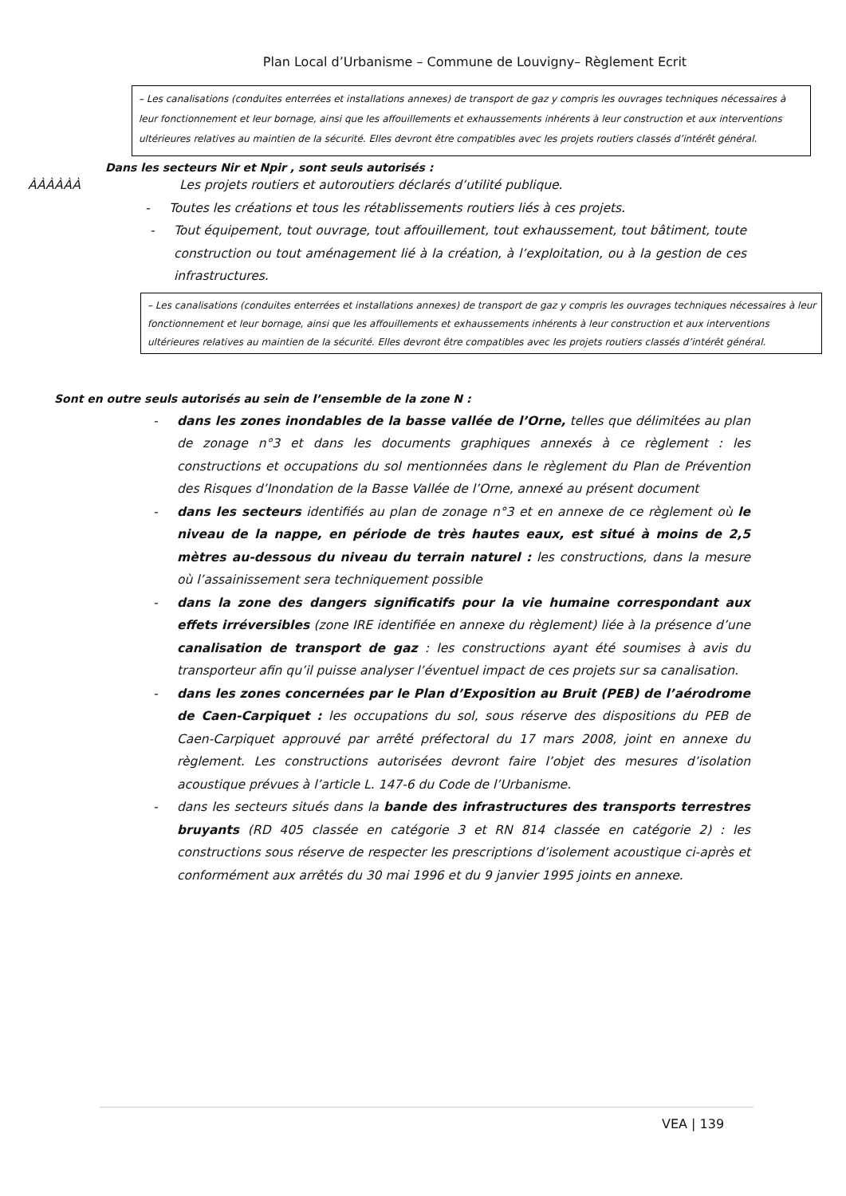Plan Local d’Urbanisme – Commune de Louvigny– Règlement Ecrit
– Les canalisations (conduites enterrées et installations annexes) de transport de gaz y compris les ouvrages techniques nécessaires à leur fonctionnement et leur bornage, ainsi que les affouillements et exhaussements inhérents à leur construction et aux interventions ultérieures relatives au maintien de la sécurité. Elles devront être compatibles avec les projets routiers classés d’intérêt général.
Dans les secteurs Nir et Npir , sont seuls autorisés :
ÀÀÀÀÀÀ Les projets routiers et autoroutiers déclarés d’utilité publique.
- Toutes les créations et tous les rétablissements routiers liés à ces projets.
- Tout équipement, tout ouvrage, tout affouillement, tout exhaussement, tout bâtiment, toute construction ou tout aménagement lié à la création, à l’exploitation, ou à la gestion de ces infrastructures.
– Les canalisations (conduites enterrées et installations annexes) de transport de gaz y compris les ouvrages techniques nécessaires à leur fonctionnement et leur bornage, ainsi que les affouillements et exhaussements inhérents à leur construction et aux interventions ultérieures relatives au maintien de la sécurité. Elles devront être compatibles avec les projets routiers classés d’intérêt général.
Sont en outre seuls autorisés au sein de l’ensemble de la zone N :
- dans les zones inondables de la basse vallée de l’Orne, telles que délimitées au plan de zonage n°3 et dans les documents graphiques annexés à ce règlement : les constructions et occupations du sol mentionnées dans le règlement du Plan de Prévention des Risques d’Inondation de la Basse Vallée de l’Orne, annexé au présent document
- dans les secteurs identifiés au plan de zonage n°3 et en annexe de ce règlement où le niveau de la nappe, en période de très hautes eaux, est situé à moins de 2,5 mètres au-dessous du niveau du terrain naturel : les constructions, dans la mesure où l’assainissement sera techniquement possible
- dans la zone des dangers significatifs pour la vie humaine correspondant aux effets irréversibles (zone IRE identifiée en annexe du règlement) liée à la présence d’une canalisation de transport de gaz : les constructions ayant été soumises à avis du transporteur afin qu’il puisse analyser l’éventuel impact de ces projets sur sa canalisation.
- dans les zones concernées par le Plan d’Exposition au Bruit (PEB) de l’aérodrome de Caen-Carpiquet : les occupations du sol, sous réserve des dispositions du PEB de Caen-Carpiquet approuvé par arrêté préfectoral du 17 mars 2008, joint en annexe du règlement. Les constructions autorisées devront faire l’objet des mesures d’isolation acoustique prévues à l’article L. 147-6 du Code de l’Urbanisme.
- dans les secteurs situés dans la bande des infrastructures des transports terrestres bruyants (RD 405 classée en catégorie 3 et RN 814 classée en catégorie 2) : les constructions sous réserve de respecter les prescriptions d’isolement acoustique ci-après et conformément aux arrêtés du 30 mai 1996 et du 9 janvier 1995 joints en annexe.
VEA | 139